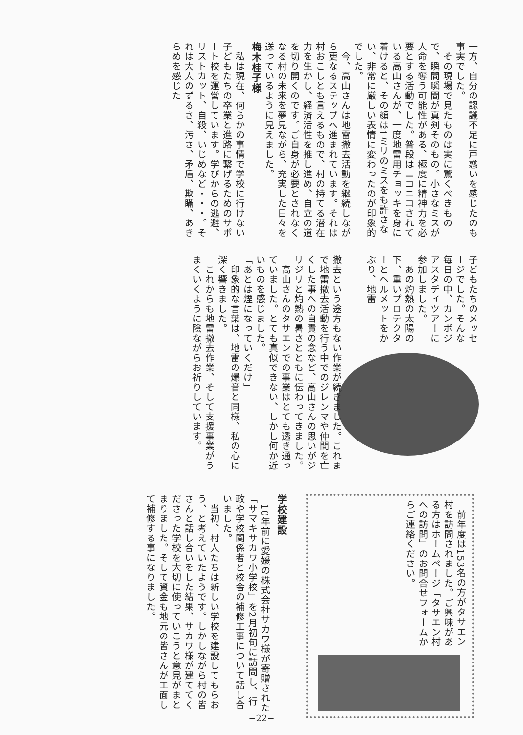一方、自分の認識不足に戸惑いを感じたのも事実でした。
　その現場で見たものは実に驚くべきもので、瞬間瞬間が真剣そのもの。小さなミスが人命を奪う可能性がある、極度に精神力を必要とする活動でした。普段はニコニコされている高山さんが、一度地雷用チョッキを身に着けると、その顔は1ミリのミスをも許さない、非常に厳しい表情に変わったのが印象的でした。
　今、高山さんは地雷撤去活動を継続しながら更なるステップへ進まれています。それは村おこしとも言えるもので、村の持てる潜在力を生かし、経済活性を推し進め、自立の道を切り開くのです。ご自身が必要とされなくなる村の未来を夢見ながら、充実した日々を送っているように見えました。
梅木桂子様
　私は現在、何らかの事情で学校に行けない子どもたちの卒業と進路に繋げるためのサポート校を運営しています。学びからの逃避、リストカット、自殺、いじめなど・・・。それは大人のずるさ、汚さ、矛盾、欺瞞、あきらめを感じた
子どもたちのメッセージでした。そんな毎日の中、カンボジアスタディツアーに参加しました。
　あの灼熱の太陽の下、重いプロテクターとヘルメットをかぶり、地雷
撤去という途方もない作業が続きました。これまで地雷撤去活動を行う中でのジレンマや仲間を亡くした事への自責の念など、高山さんの思いがジリジリと灼熱の暑さとともに伝わってきました。
　高山さんのタサエンでの事業はとても透き通っていました。とても真似できない、しかし何か近いものを感じました。
「あとは煙になっていくだけ」
　印象的な言葉は、地雷の爆音と同様、私の心に深く響きました。
　これからも地雷撤去作業、そして支援事業がうまくいくように陰ながらお祈りしています。
　前年度は153名の方がタサエン村を訪問されました。ご興味がある方はホームページ「タサエン村への訪問」のお問合せフォームからご連絡ください。
学校建設
　10年前に愛媛の株式会社サカワ様が寄贈された「サマキサカワ小学校」を2月初旬に訪問し、行政や学校関係者と校舎の補修工事について話し合いました。
　当初、村人たちは新しい学校を建設してもらおう、と考えていたようです。しかしながら村の皆さんと話し合いをした結果、サカワ様が建ててくださった学校を大切に使っていこうと意見がまとまりました。そして資金も地元の皆さんが工面して補修する事になりました。
−22−